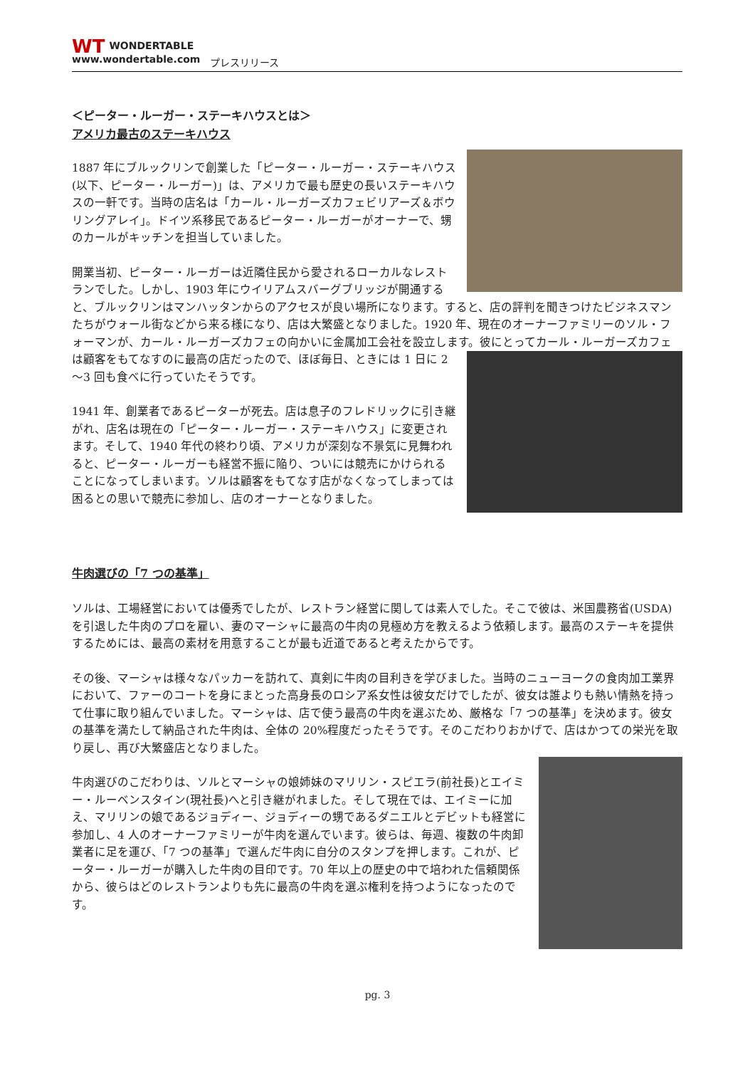WT WONDERTABLE
www.wondertable.com
プレスリリース
＜ピーター・ルーガー・ステーキハウスとは＞
アメリカ最古のステーキハウス
1887 年にブルックリンで創業した「ピーター・ルーガー・ステーキハウス(以下、ピーター・ルーガー)」は、アメリカで最も歴史の長いステーキハウスの一軒です。当時の店名は「カール・ルーガーズカフェビリアーズ＆ボウリングアレイ」。ドイツ系移民であるピーター・ルーガーがオーナーで、甥のカールがキッチンを担当していました。
開業当初、ピーター・ルーガーは近隣住民から愛されるローカルなレストランでした。しかし、1903 年にウイリアムスバーグブリッジが開通すると、ブルックリンはマンハッタンからのアクセスが良い場所になります。すると、店の評判を聞きつけたビジネスマンたちがウォール街などから来る様になり、店は大繁盛となりました。1920 年、現在のオーナーファミリーのソル・フォーマンが、カール・ルーガーズカフェの向かいに金属加工会社を設立します。彼にとって カール・ルーガーズカフェは顧客をもてなすのに最高の店だったので、ほぼ毎日、ときには 1 日に 2～3 回も食べに行っていたそうです。
1941 年、創業者であるピーターが死去。店は息子のフレドリックに引き継がれ、店名は現在の「ピーター・ルーガー・ステーキハウス」に変更されます。そして、1940 年代の終わり頃、アメリカが深刻な不景気に見舞われると、ピーター・ルーガーも経営不振に陥り、ついには競売にかけられることになってしまいます。ソルは顧客をもてなす店がなくなってしまっては困るとの思いで競売に参加し、店のオーナーとなりました。
牛肉選びの「7 つの基準」
ソルは、工場経営においては優秀でしたが、レストラン経営に関しては素人でした。そこで彼は、米国農務省(USDA)を引退した牛肉のプロを雇い、妻のマーシャに最高の牛肉の見極め方を教えるよう依頼します。最高のステーキを提供するためには、最高の素材を用意することが最も近道であると考えたからです。
その後、マーシャは様々なパッカーを訪れて、真剣に牛肉の目利きを学びました。当時のニューヨークの食肉加工業界において、ファーのコートを身にまとった高身長のロシア系女性は彼女だけでしたが、彼女は誰よりも熱い情熱を持って仕事に取り組んでいました。マーシャは、店で使う最高の牛肉を選ぶため、厳格な「7 つの基準」を決めます。彼女の基準を満たして納品された牛肉は、全体の 20%程度だったそうです。そのこだわりおかげで、店はかつての栄光を取り戻し、再び大繁盛店となりました。
牛肉選びのこだわりは、ソルとマーシャの娘姉妹のマリリン・スピエラ(前社長)とエイミー・ルーベンスタイン(現社長)へと引き継がれました。そして現在では、エイミーに加え、マリリンの娘であるジョディー、ジョディーの甥であるダニエルとデビットも経営に参加し、4 人のオーナーファミリーが牛肉を選んでいます。彼らは、毎週、複数の牛肉卸業者に足を運び、「7 つの基準」で選んだ牛肉に自分のスタンプを押します。これが、ピーター・ルーガーが購入した牛肉の目印です。70 年以上の歴史の中で培われた信頼関係から、彼らはどのレストランよりも先に最高の牛肉を選ぶ権利を持つようになったのです。
pg. 3